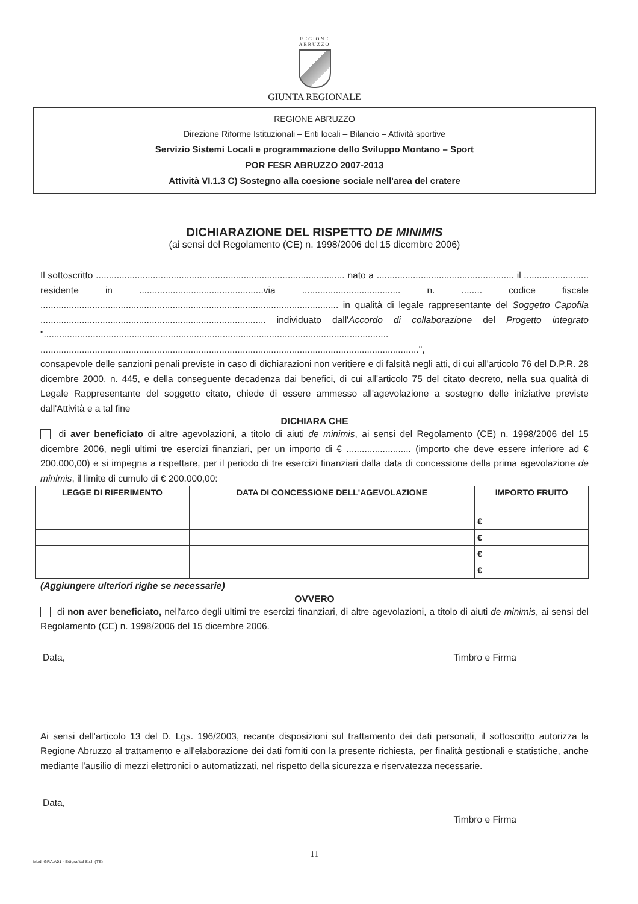REGIONE
ABRUZZO
GIUNTA REGIONALE
REGIONE ABRUZZO
Direzione Riforme Istituzionali – Enti locali – Bilancio – Attività sportive
Servizio Sistemi Locali e programmazione dello Sviluppo Montano – Sport
POR FESR ABRUZZO 2007-2013
Attività VI.1.3 C) Sostegno alla coesione sociale nell'area del cratere
DICHIARAZIONE DEL RISPETTO DE MINIMIS
(ai sensi del Regolamento (CE) n. 1998/2006 del 15 dicembre 2006)
Il sottoscritto ................................................................................................ nato a ..................................................... il ......................... residente in ................................................via ...................................... n. ........ codice fiscale ................................................................................................................... in qualità di legale rappresentante del Soggetto Capofila ....................................................................................... individuato dall'Accordo di collaborazione del Progetto integrato "..................................................................................................................................... ..................................................................................................................................................",
consapevole delle sanzioni penali previste in caso di dichiarazioni non veritiere e di falsità negli atti, di cui all'articolo 76 del D.P.R. 28 dicembre 2000, n. 445, e della conseguente decadenza dai benefici, di cui all'articolo 75 del citato decreto, nella sua qualità di Legale Rappresentante del soggetto citato, chiede di essere ammesso all'agevolazione a sostegno delle iniziative previste dall'Attività e a tal fine
DICHIARA CHE
di aver beneficiato di altre agevolazioni, a titolo di aiuti de minimis, ai sensi del Regolamento (CE) n. 1998/2006 del 15 dicembre 2006, negli ultimi tre esercizi finanziari, per un importo di € ......................... (importo che deve essere inferiore ad € 200.000,00) e si impegna a rispettare, per il periodo di tre esercizi finanziari dalla data di concessione della prima agevolazione de minimis, il limite di cumulo di € 200.000,00:
| LEGGE DI RIFERIMENTO | DATA DI CONCESSIONE DELL'AGEVOLAZIONE | IMPORTO FRUITO |
| --- | --- | --- |
| | | € |
| | | € |
| | | € |
| | | € |
(Aggiungere ulteriori righe se necessarie)
OVVERO
di non aver beneficiato, nell'arco degli ultimi tre esercizi finanziari, di altre agevolazioni, a titolo di aiuti de minimis, ai sensi del Regolamento (CE) n. 1998/2006 del 15 dicembre 2006.
Data, Timbro e Firma
Ai sensi dell'articolo 13 del D. Lgs. 196/2003, recante disposizioni sul trattamento dei dati personali, il sottoscritto autorizza la Regione Abruzzo al trattamento e all'elaborazione dei dati forniti con la presente richiesta, per finalità gestionali e statistiche, anche mediante l'ausilio di mezzi elettronici o automatizzati, nel rispetto della sicurezza e riservatezza necessarie.
Data,
Timbro e Firma
11
Mod. GRA.A01 · Edigrafital S.r.l. (TE)